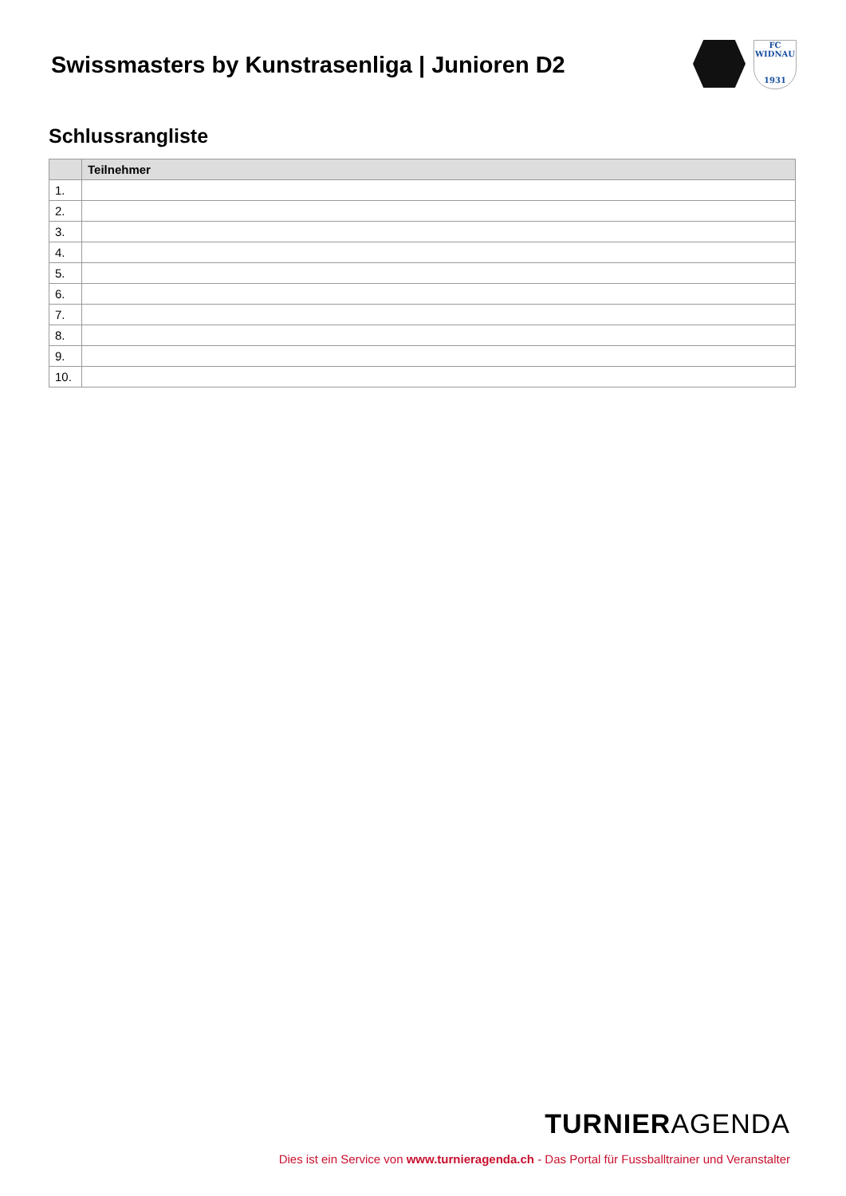Swissmasters by Kunstrasenliga | Junioren D2
FC
WIDNAU
1931
Schlussrangliste
| | Teilnehmer |
| --- | --- |
| 1. | |
| 2. | |
| 3. | |
| 4. | |
| 5. | |
| 6. | |
| 7. | |
| 8. | |
| 9. | |
| 10. | |
TURNIERAGENDA
Dies ist ein Service von www.turnieragenda.ch - Das Portal für Fussballtrainer und Veranstalter